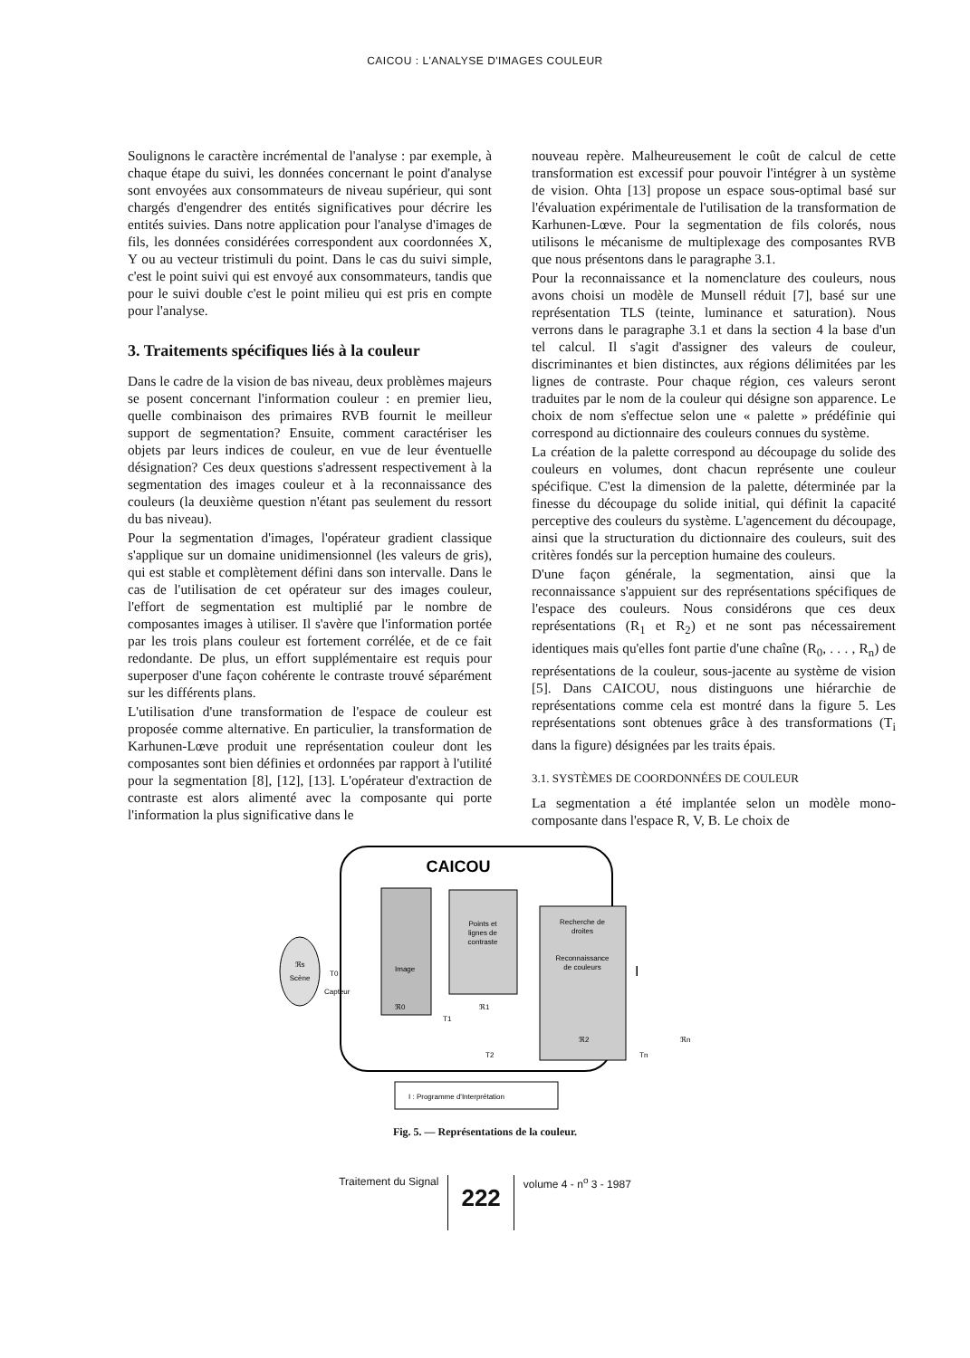CAICOU : L'ANALYSE D'IMAGES COULEUR
Soulignons le caractère incrémental de l'analyse : par exemple, à chaque étape du suivi, les données concernant le point d'analyse sont envoyées aux consommateurs de niveau supérieur, qui sont chargés d'engendrer des entités significatives pour décrire les entités suivies. Dans notre application pour l'analyse d'images de fils, les données considérées correspondent aux coordonnées X, Y ou au vecteur tristimuli du point. Dans le cas du suivi simple, c'est le point suivi qui est envoyé aux consommateurs, tandis que pour le suivi double c'est le point milieu qui est pris en compte pour l'analyse.
3. Traitements spécifiques liés à la couleur
Dans le cadre de la vision de bas niveau, deux problèmes majeurs se posent concernant l'information couleur : en premier lieu, quelle combinaison des primaires RVB fournit le meilleur support de segmentation? Ensuite, comment caractériser les objets par leurs indices de couleur, en vue de leur éventuelle désignation? Ces deux questions s'adressent respectivement à la segmentation des images couleur et à la reconnaissance des couleurs (la deuxième question n'étant pas seulement du ressort du bas niveau).
Pour la segmentation d'images, l'opérateur gradient classique s'applique sur un domaine unidimensionnel (les valeurs de gris), qui est stable et complètement défini dans son intervalle. Dans le cas de l'utilisation de cet opérateur sur des images couleur, l'effort de segmentation est multiplié par le nombre de composantes images à utiliser. Il s'avère que l'information portée par les trois plans couleur est fortement corrélée, et de ce fait redondante. De plus, un effort supplémentaire est requis pour superposer d'une façon cohérente le contraste trouvé séparément sur les différents plans.
L'utilisation d'une transformation de l'espace de couleur est proposée comme alternative. En particulier, la transformation de Karhunen-Lœve produit une représentation couleur dont les composantes sont bien définies et ordonnées par rapport à l'utilité pour la segmentation [8], [12], [13]. L'opérateur d'extraction de contraste est alors alimenté avec la composante qui porte l'information la plus significative dans le
nouveau repère. Malheureusement le coût de calcul de cette transformation est excessif pour pouvoir l'intégrer à un système de vision. Ohta [13] propose un espace sous-optimal basé sur l'évaluation expérimentale de l'utilisation de la transformation de Karhunen-Lœve. Pour la segmentation de fils colorés, nous utilisons le mécanisme de multiplexage des composantes RVB que nous présentons dans le paragraphe 3.1.
Pour la reconnaissance et la nomenclature des couleurs, nous avons choisi un modèle de Munsell réduit [7], basé sur une représentation TLS (teinte, luminance et saturation). Nous verrons dans le paragraphe 3.1 et dans la section 4 la base d'un tel calcul. Il s'agit d'assigner des valeurs de couleur, discriminantes et bien distinctes, aux régions délimitées par les lignes de contraste. Pour chaque région, ces valeurs seront traduites par le nom de la couleur qui désigne son apparence. Le choix de nom s'effectue selon une « palette » prédéfinie qui correspond au dictionnaire des couleurs connues du système.
La création de la palette correspond au découpage du solide des couleurs en volumes, dont chacun représente une couleur spécifique. C'est la dimension de la palette, déterminée par la finesse du découpage du solide initial, qui définit la capacité perceptive des couleurs du système. L'agencement du découpage, ainsi que la structuration du dictionnaire des couleurs, suit des critères fondés sur la perception humaine des couleurs.
D'une façon générale, la segmentation, ainsi que la reconnaissance s'appuient sur des représentations spécifiques de l'espace des couleurs. Nous considérons que ces deux représentations (R<sub>1</sub> et R<sub>2</sub>) et ne sont pas nécessairement identiques mais qu'elles font partie d'une chaîne (R<sub>0</sub>, . . . , R<sub>n</sub>) de représentations de la couleur, sous-jacente au système de vision [5]. Dans CAICOU, nous distinguons une hiérarchie de représentations comme cela est montré dans la figure 5. Les représentations sont obtenues grâce à des transformations (T<sub>i</sub> dans la figure) désignées par les traits épais.
3.1. SYSTÈMES DE COORDONNÉES DE COULEUR
La segmentation a été implantée selon un modèle mono-composante dans l'espace R, V, B. Le choix de
CAICOU
ℜs
Scène
T0
Capteur
Image
ℜ0
Points et
lignes de
contraste
ℜ1
T1
Recherche de
droites
Reconnaissance
de couleurs
ℜ2
T2
I
Tn
ℜn
I : Programme d'Interprétation
Fig. 5. — Représentations de la couleur.
Traitement du Signal 222 volume 4 - n<sup>o</sup> 3 - 1987